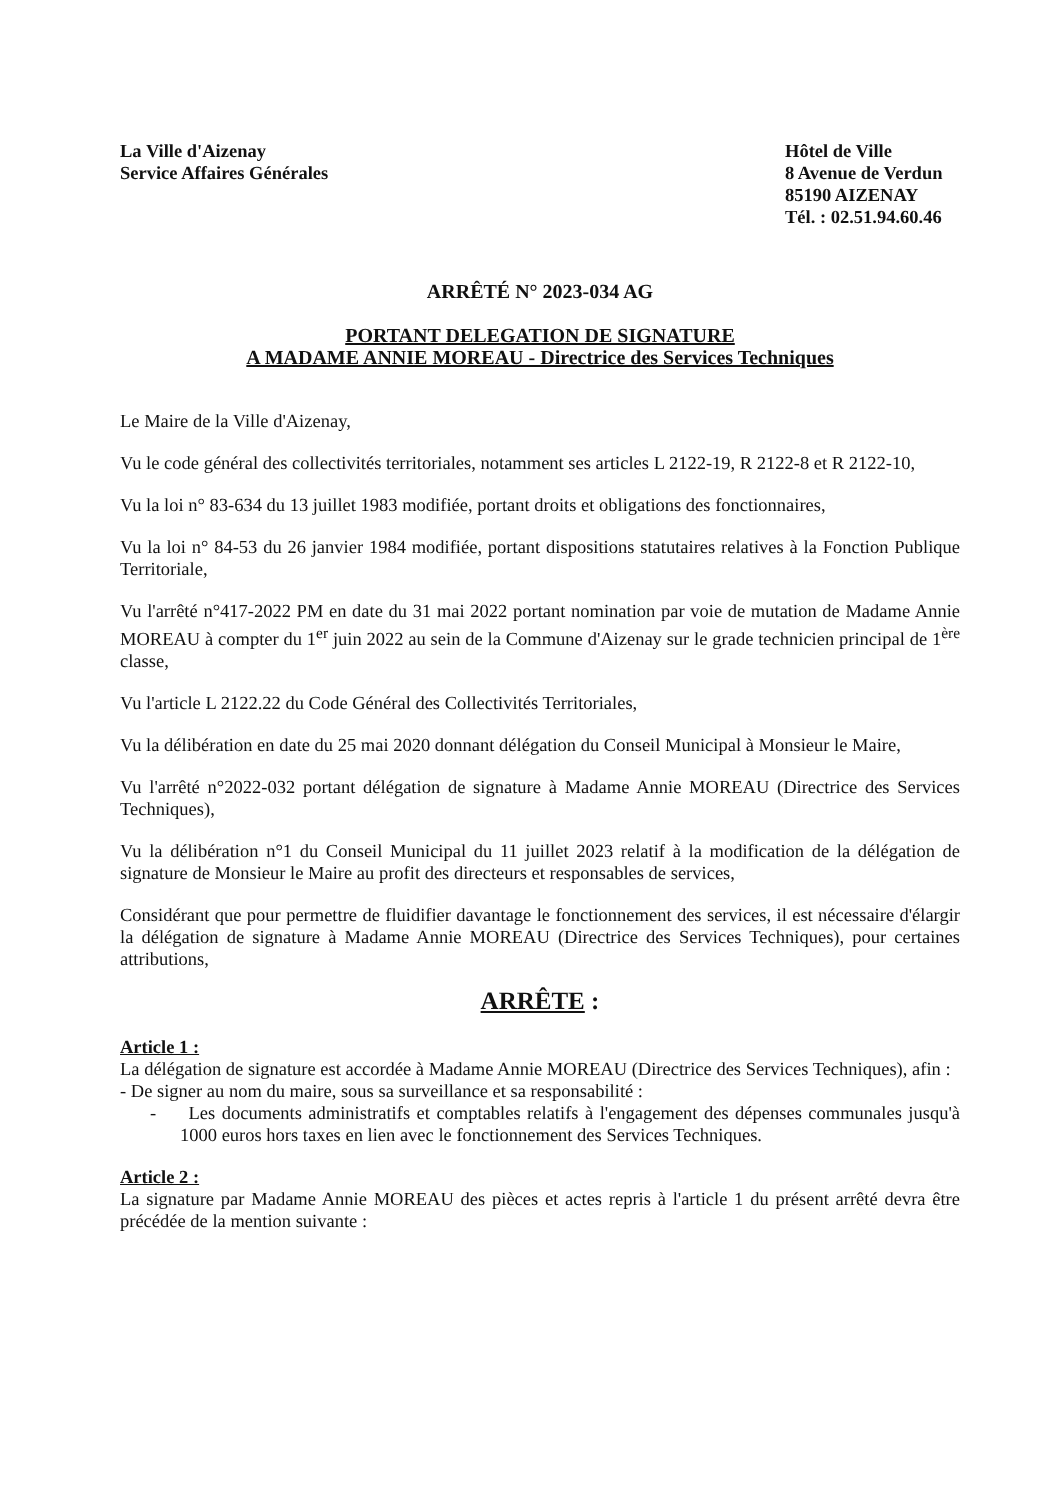La Ville d'Aizenay
Service Affaires Générales
Hôtel de Ville
8 Avenue de Verdun
85190 AIZENAY
Tél. : 02.51.94.60.46
ARRÊTÉ N° 2023-034 AG
PORTANT DELEGATION DE SIGNATURE
A MADAME ANNIE MOREAU - Directrice des Services Techniques
Le Maire de la Ville d'Aizenay,
Vu le code général des collectivités territoriales, notamment ses articles L 2122-19, R 2122-8 et R 2122-10,
Vu la loi n° 83-634 du 13 juillet 1983 modifiée, portant droits et obligations des fonctionnaires,
Vu la loi n° 84-53 du 26 janvier 1984 modifiée, portant dispositions statutaires relatives à la Fonction Publique Territoriale,
Vu l'arrêté n°417-2022 PM en date du 31 mai 2022 portant nomination par voie de mutation de Madame Annie MOREAU à compter du 1<sup>er</sup> juin 2022 au sein de la Commune d'Aizenay sur le grade technicien principal de 1<sup>ère</sup> classe,
Vu l'article L 2122.22 du Code Général des Collectivités Territoriales,
Vu la délibération en date du 25 mai 2020 donnant délégation du Conseil Municipal à Monsieur le Maire,
Vu l'arrêté n°2022-032 portant délégation de signature à Madame Annie MOREAU (Directrice des Services Techniques),
Vu la délibération n°1 du Conseil Municipal du 11 juillet 2023 relatif à la modification de la délégation de signature de Monsieur le Maire au profit des directeurs et responsables de services,
Considérant que pour permettre de fluidifier davantage le fonctionnement des services, il est nécessaire d'élargir la délégation de signature à Madame Annie MOREAU (Directrice des Services Techniques), pour certaines attributions,
ARRÊTE :
Article 1 :
La délégation de signature est accordée à Madame Annie MOREAU (Directrice des Services Techniques), afin :
- De signer au nom du maire, sous sa surveillance et sa responsabilité :
- Les documents administratifs et comptables relatifs à l'engagement des dépenses communales jusqu'à 1000 euros hors taxes en lien avec le fonctionnement des Services Techniques.
Article 2 :
La signature par Madame Annie MOREAU des pièces et actes repris à l'article 1 du présent arrêté devra être précédée de la mention suivante :